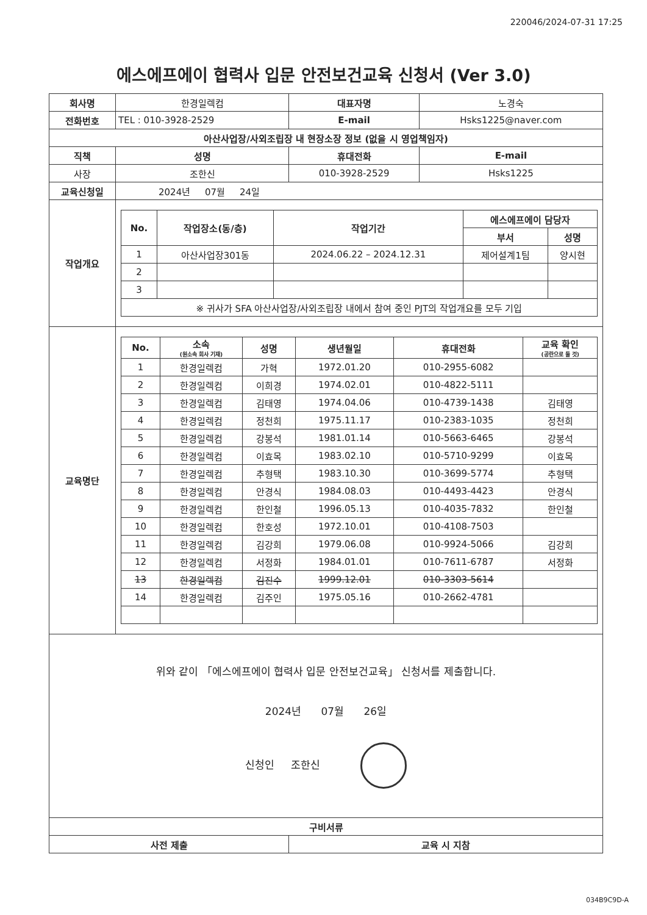220046/2024-07-31 17:25
에스에프에이 협력사 입문 안전보건교육 신청서 (Ver 3.0)
| 회사명 | 한경일렉컴 | | 대표자명 | 노경숙 | |
| 전화번호 | TEL : 010-3928-2529 | | E-mail | Hsks1225@naver.com | |
| 아산사업장/사외조립장 내 현장소장 정보 (없을 시 영업책임자) | | | | | |
| 직책 | | 성명 | 휴대전화 | | E-mail |
| 사장 | | 조한신 | 010-3928-2529 | | Hsks1225 |
| 교육신청일 | | 2024년 07월 24일 | | | |
| 작업개요 | / No. / 작업장소(동/층) / 작업기간 / 에스에프에이 담당자 / / / --- / --- / --- / --- / --- / / / / / 부서 / 성명 / / 1 / 아산사업장301동 / 2024.06.22 – 2024.12.31 / 제어설계1팀 / 양시현 / / 2 / / / / / / 3 / / / / / / ※ 귀사가 SFA 아산사업장/사외조립장 내에서 참여 중인 PJT의 작업개요를 모두 기입 / / / / / | | | | |
| 교육명단 | / No. / 소속 (원소속 회사 기재) / 성명 / 생년월일 / 휴대전화 / 교육 확인 (공란으로 둘 것) / / --- / --- / --- / --- / --- / --- / / 1 / 한경일렉컴 / 가혁 / 1972.01.20 / 010-2955-6082 / / / 2 / 한경일렉컴 / 이희경 / 1974.02.01 / 010-4822-5111 / / / 3 / 한경일렉컴 / 김태영 / 1974.04.06 / 010-4739-1438 / 김태영 / / 4 / 한경일렉컴 / 정천희 / 1975.11.17 / 010-2383-1035 / 정천희 / / 5 / 한경일렉컴 / 강봉석 / 1981.01.14 / 010-5663-6465 / 강봉석 / / 6 / 한경일렉컴 / 이효목 / 1983.02.10 / 010-5710-9299 / 이효목 / / 7 / 한경일렉컴 / 추형택 / 1983.10.30 / 010-3699-5774 / 추형택 / / 8 / 한경일렉컴 / 안경식 / 1984.08.03 / 010-4493-4423 / 안경식 / / 9 / 한경일렉컴 / 한인철 / 1996.05.13 / 010-4035-7832 / 한인철 / / 10 / 한경일렉컴 / 한호성 / 1972.10.01 / 010-4108-7503 / / / 11 / 한경일렉컴 / 김강희 / 1979.06.08 / 010-9924-5066 / 김강희 / / 12 / 한경일렉컴 / 서정화 / 1984.01.01 / 010-7611-6787 / 서정화 / / 13 / 한경일렉컴 / 김진수 / 1999.12.01 / 010-3303-5614 / / / 14 / 한경일렉컴 / 김주인 / 1975.05.16 / 010-2662-4781 / / | | | | |
| 위와 같이 「에스에프에이 협력사 입문 안전보건교육」 신청서를 제출합니다. 2024년 07월 26일 신청인 조한신 | | | | | |
| 구비서류 | | | | | |
| 사전 제출 | | | 교육 시 지참 | | |
034B9C9D-A